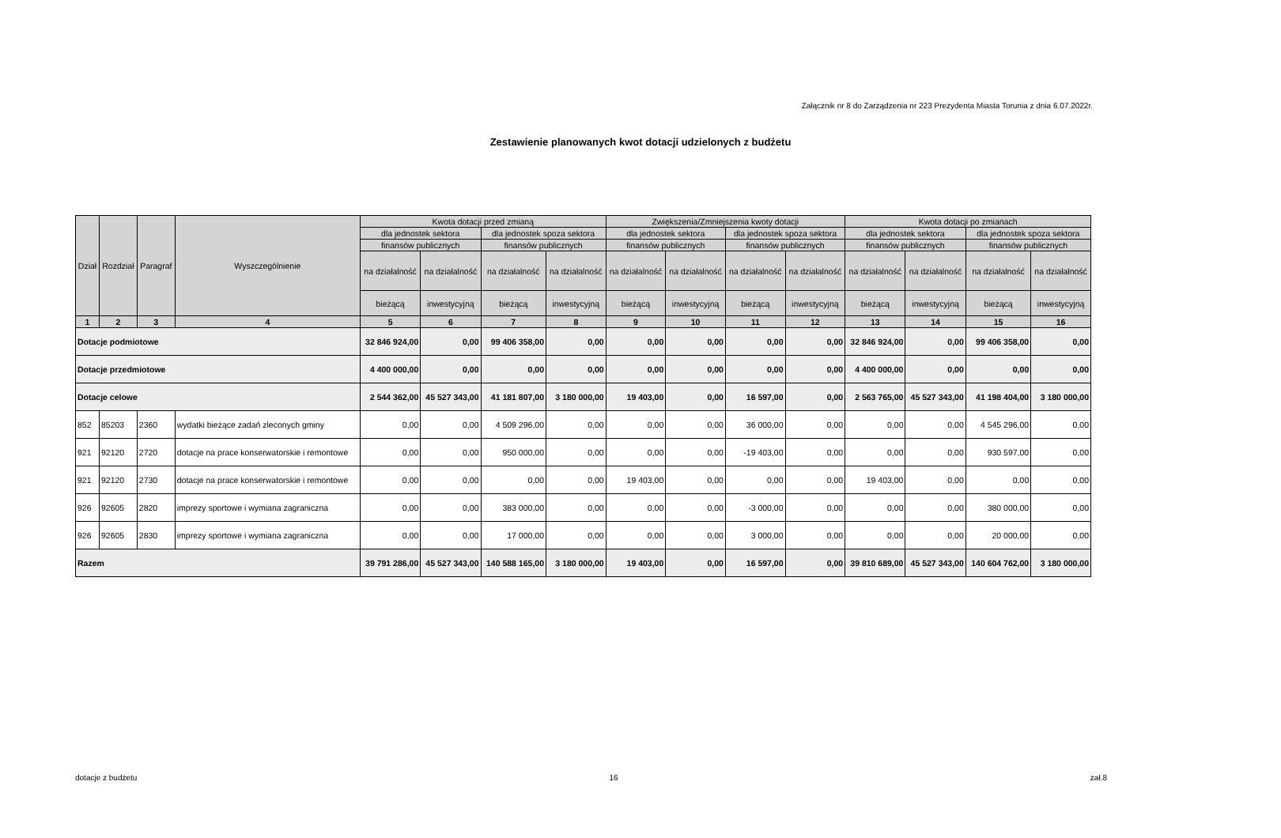Załącznik nr 8 do Zarządzenia nr 223 Prezydenta Miasta Torunia z dnia 6.07.2022r.
Zestawienie planowanych kwot dotacji udzielonych z budżetu
| Dział | Rozdział | Paragraf | Wyszczególnienie | Kwota dotacji przed zmianą | | | | Zwiększenia/Zmniejszenia kwoty dotacji | | | | Kwota dotacji po zmianach | | | |
| --- | --- | --- | --- | --- | --- | --- | --- | --- | --- | --- | --- | --- | --- | --- | --- |
| | | | | dla jednostek sektora | | dla jednostek spoza sektora | | dla jednostek sektora | | dla jednostek spoza sektora | | dla jednostek sektora | | dla jednostek spoza sektora | |
| | | | | finansów publicznych | | finansów publicznych | | finansów publicznych | | finansów publicznych | | finansów publicznych | | finansów publicznych | |
| | | | | na działalność | na działalność | na działalność | na działalność | na działalność | na działalność | na działalność | na działalność | na działalność | na działalność | na działalność | na działalność |
| | | | | bieżącą | inwestycyjną | bieżącą | inwestycyjną | bieżącą | inwestycyjną | bieżącą | inwestycyjną | bieżącą | inwestycyjną | bieżącą | inwestycyjną |
| 1 | 2 | 3 | 4 | 5 | 6 | 7 | 8 | 9 | 10 | 11 | 12 | 13 | 14 | 15 | 16 |
| Dotacje podmiotowe | | | | 32 846 924,00 | 0,00 | 99 406 358,00 | 0,00 | 0,00 | 0,00 | 0,00 | 0,00 | 32 846 924,00 | 0,00 | 99 406 358,00 | 0,00 |
| Dotacje przedmiotowe | | | | 4 400 000,00 | 0,00 | 0,00 | 0,00 | 0,00 | 0,00 | 0,00 | 0,00 | 4 400 000,00 | 0,00 | 0,00 | 0,00 |
| Dotacje celowe | | | | 2 544 362,00 | 45 527 343,00 | 41 181 807,00 | 3 180 000,00 | 19 403,00 | 0,00 | 16 597,00 | 0,00 | 2 563 765,00 | 45 527 343,00 | 41 198 404,00 | 3 180 000,00 |
| 852 | 85203 | 2360 | wydatki bieżące zadań zleconych gminy | 0,00 | 0,00 | 4 509 296,00 | 0,00 | 0,00 | 0,00 | 36 000,00 | 0,00 | 0,00 | 0,00 | 4 545 296,00 | 0,00 |
| 921 | 92120 | 2720 | dotacje na prace konserwatorskie i remontowe | 0,00 | 0,00 | 950 000,00 | 0,00 | 0,00 | 0,00 | -19 403,00 | 0,00 | 0,00 | 0,00 | 930 597,00 | 0,00 |
| 921 | 92120 | 2730 | dotacje na prace konserwatorskie i remontowe | 0,00 | 0,00 | 0,00 | 0,00 | 19 403,00 | 0,00 | 0,00 | 0,00 | 19 403,00 | 0,00 | 0,00 | 0,00 |
| 926 | 92605 | 2820 | imprezy sportowe i wymiana zagraniczna | 0,00 | 0,00 | 383 000,00 | 0,00 | 0,00 | 0,00 | -3 000,00 | 0,00 | 0,00 | 0,00 | 380 000,00 | 0,00 |
| 926 | 92605 | 2830 | imprezy sportowe i wymiana zagraniczna | 0,00 | 0,00 | 17 000,00 | 0,00 | 0,00 | 0,00 | 3 000,00 | 0,00 | 0,00 | 0,00 | 20 000,00 | 0,00 |
| Razem | | | | 39 791 286,00 | 45 527 343,00 | 140 588 165,00 | 3 180 000,00 | 19 403,00 | 0,00 | 16 597,00 | 0,00 | 39 810 689,00 | 45 527 343,00 | 140 604 762,00 | 3 180 000,00 |
dotacje z budżetu 16 zał.8